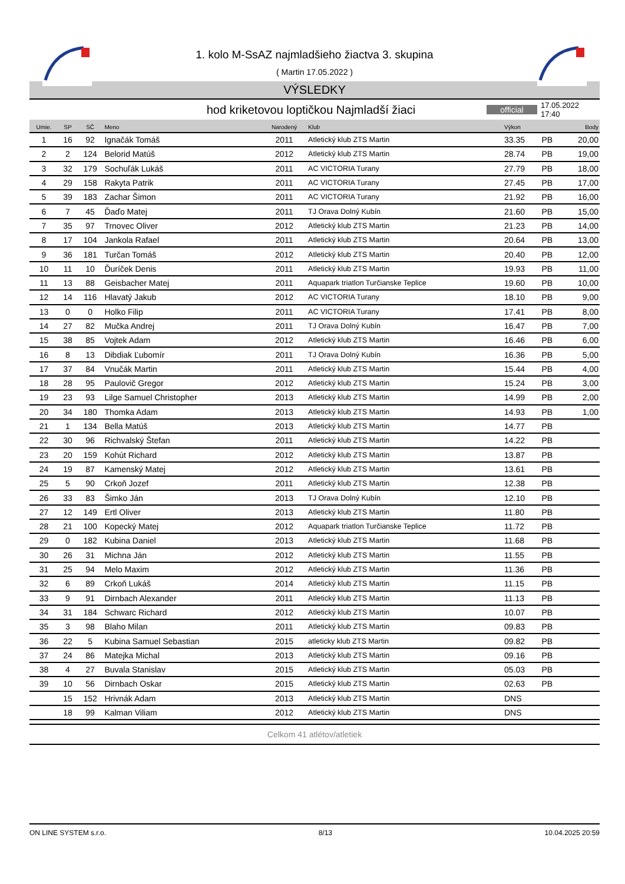1. kolo M-SsAZ najmladšieho žiactva 3. skupina
( Martin 17.05.2022 )
VÝSLEDKY
hod kriketovou loptičkou Najmladší žiaci
official
17.05.2022 17:40
| Umie. | SP | SČ | Meno | Narodený | Klub | Výkon | Body | |
| --- | --- | --- | --- | --- | --- | --- | --- | --- |
| 1 | 16 | 92 | Ignačák Tomáš | 2011 | Atletický klub ZTS Martin | 33.35 | PB | 20,00 |
| 2 | 2 | 124 | Belorid Matúš | 2012 | Atletický klub ZTS Martin | 28.74 | PB | 19,00 |
| 3 | 32 | 179 | Sochuľák Lukáš | 2011 | AC VICTORIA Turany | 27.79 | PB | 18,00 |
| 4 | 29 | 158 | Rakyta Patrik | 2011 | AC VICTORIA Turany | 27.45 | PB | 17,00 |
| 5 | 39 | 183 | Zachar Šimon | 2011 | AC VICTORIA Turany | 21.92 | PB | 16,00 |
| 6 | 7 | 45 | Ďaďo Matej | 2011 | TJ Orava Dolný Kubín | 21.60 | PB | 15,00 |
| 7 | 35 | 97 | Trnovec Oliver | 2012 | Atletický klub ZTS Martin | 21.23 | PB | 14,00 |
| 8 | 17 | 104 | Jankola Rafael | 2011 | Atletický klub ZTS Martin | 20.64 | PB | 13,00 |
| 9 | 36 | 181 | Turčan Tomáš | 2012 | Atletický klub ZTS Martin | 20.40 | PB | 12,00 |
| 10 | 11 | 10 | Ďuríček Denis | 2011 | Atletický klub ZTS Martin | 19.93 | PB | 11,00 |
| 11 | 13 | 88 | Geisbacher Matej | 2011 | Aquapark triatlon Turčianske Teplice | 19.60 | PB | 10,00 |
| 12 | 14 | 116 | Hlavatý Jakub | 2012 | AC VICTORIA Turany | 18.10 | PB | 9,00 |
| 13 | 0 | 0 | Holko Filip | 2011 | AC VICTORIA Turany | 17.41 | PB | 8,00 |
| 14 | 27 | 82 | Mučka Andrej | 2011 | TJ Orava Dolný Kubín | 16.47 | PB | 7,00 |
| 15 | 38 | 85 | Vojtek Adam | 2012 | Atletický klub ZTS Martin | 16.46 | PB | 6,00 |
| 16 | 8 | 13 | Dibdiak Ľubomír | 2011 | TJ Orava Dolný Kubín | 16.36 | PB | 5,00 |
| 17 | 37 | 84 | Vnučák Martin | 2011 | Atletický klub ZTS Martin | 15.44 | PB | 4,00 |
| 18 | 28 | 95 | Paulovič Gregor | 2012 | Atletický klub ZTS Martin | 15.24 | PB | 3,00 |
| 19 | 23 | 93 | Lilge Samuel Christopher | 2013 | Atletický klub ZTS Martin | 14.99 | PB | 2,00 |
| 20 | 34 | 180 | Thomka Adam | 2013 | Atletický klub ZTS Martin | 14.93 | PB | 1,00 |
| 21 | 1 | 134 | Bella Matúš | 2013 | Atletický klub ZTS Martin | 14.77 | PB | |
| 22 | 30 | 96 | Richvalský Štefan | 2011 | Atletický klub ZTS Martin | 14.22 | PB | |
| 23 | 20 | 159 | Kohút Richard | 2012 | Atletický klub ZTS Martin | 13.87 | PB | |
| 24 | 19 | 87 | Kamenský Matej | 2012 | Atletický klub ZTS Martin | 13.61 | PB | |
| 25 | 5 | 90 | Crkoň Jozef | 2011 | Atletický klub ZTS Martin | 12.38 | PB | |
| 26 | 33 | 83 | Šimko Ján | 2013 | TJ Orava Dolný Kubín | 12.10 | PB | |
| 27 | 12 | 149 | Ertl Oliver | 2013 | Atletický klub ZTS Martin | 11.80 | PB | |
| 28 | 21 | 100 | Kopecký Matej | 2012 | Aquapark triatlon Turčianske Teplice | 11.72 | PB | |
| 29 | 0 | 182 | Kubina Daniel | 2013 | Atletický klub ZTS Martin | 11.68 | PB | |
| 30 | 26 | 31 | Michna Ján | 2012 | Atletický klub ZTS Martin | 11.55 | PB | |
| 31 | 25 | 94 | Melo Maxim | 2012 | Atletický klub ZTS Martin | 11.36 | PB | |
| 32 | 6 | 89 | Crkoň Lukáš | 2014 | Atletický klub ZTS Martin | 11.15 | PB | |
| 33 | 9 | 91 | Dirnbach Alexander | 2011 | Atletický klub ZTS Martin | 11.13 | PB | |
| 34 | 31 | 184 | Schwarc Richard | 2012 | Atletický klub ZTS Martin | 10.07 | PB | |
| 35 | 3 | 98 | Blaho Milan | 2011 | Atletický klub ZTS Martin | 09.83 | PB | |
| 36 | 22 | 5 | Kubina Samuel Sebastian | 2015 | atleticky klub ZTS Martin | 09.82 | PB | |
| 37 | 24 | 86 | Matejka Michal | 2013 | Atletický klub ZTS Martin | 09.16 | PB | |
| 38 | 4 | 27 | Buvala Stanislav | 2015 | Atletický klub ZTS Martin | 05.03 | PB | |
| 39 | 10 | 56 | Dirnbach Oskar | 2015 | Atletický klub ZTS Martin | 02.63 | PB | |
| | 15 | 152 | Hrivnák Adam | 2013 | Atletický klub ZTS Martin | DNS | | |
| | 18 | 99 | Kalman Viliam | 2012 | Atletický klub ZTS Martin | DNS | | |
Celkom 41 atlétov/atletiek
ON LINE SYSTEM s.r.o. 8/13 10.04.2025 20:59